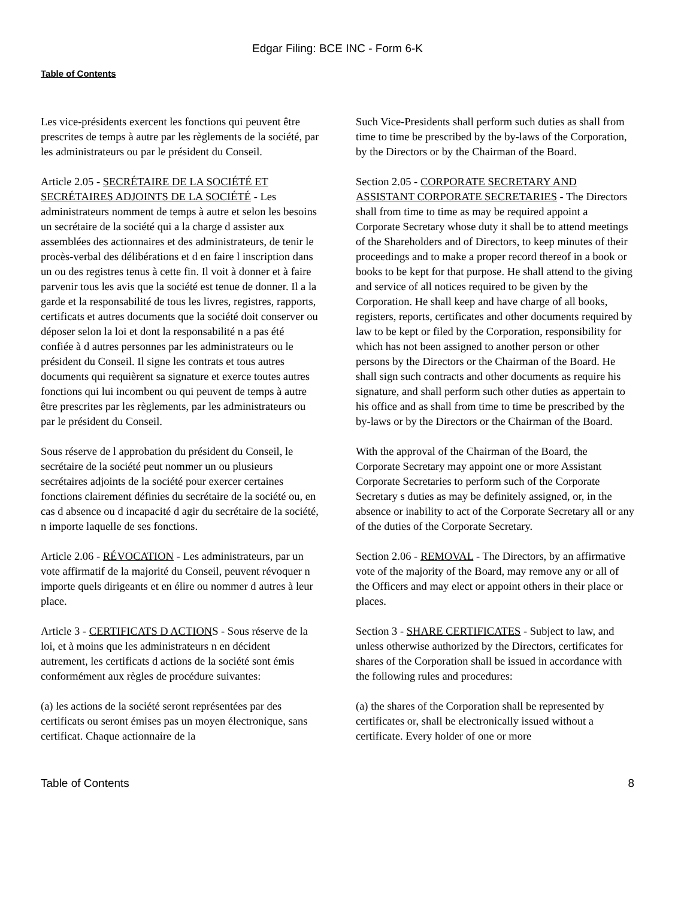Edgar Filing: BCE INC - Form 6-K
Table of Contents
Les vice-présidents exercent les fonctions qui peuvent être prescrites de temps à autre par les règlements de la société, par les administrateurs ou par le président du Conseil.
Article 2.05 - SECRÉTAIRE DE LA SOCIÉTÉ ET SECRÉTAIRES ADJOINTS DE LA SOCIÉTÉ - Les administrateurs nomment de temps à autre et selon les besoins un secrétaire de la société qui a la charge d assister aux assemblées des actionnaires et des administrateurs, de tenir le procès-verbal des délibérations et d en faire l inscription dans un ou des registres tenus à cette fin. Il voit à donner et à faire parvenir tous les avis que la société est tenue de donner. Il a la garde et la responsabilité de tous les livres, registres, rapports, certificats et autres documents que la société doit conserver ou déposer selon la loi et dont la responsabilité n a pas été confiée à d autres personnes par les administrateurs ou le président du Conseil. Il signe les contrats et tous autres documents qui requièrent sa signature et exerce toutes autres fonctions qui lui incombent ou qui peuvent de temps à autre être prescrites par les règlements, par les administrateurs ou par le président du Conseil.
Sous réserve de l approbation du président du Conseil, le secrétaire de la société peut nommer un ou plusieurs secrétaires adjoints de la société pour exercer certaines fonctions clairement définies du secrétaire de la société ou, en cas d absence ou d incapacité d agir du secrétaire de la société, n importe laquelle de ses fonctions.
Article 2.06 - RÉVOCATION - Les administrateurs, par un vote affirmatif de la majorité du Conseil, peuvent révoquer n importe quels dirigeants et en élire ou nommer d autres à leur place.
Article 3 - CERTIFICATS D ACTIONS - Sous réserve de la loi, et à moins que les administrateurs n en décident autrement, les certificats d actions de la société sont émis conformément aux règles de procédure suivantes:
(a) les actions de la société seront représentées par des certificats ou seront émises pas un moyen électronique, sans certificat. Chaque actionnaire de la
Such Vice-Presidents shall perform such duties as shall from time to time be prescribed by the by-laws of the Corporation, by the Directors or by the Chairman of the Board.
Section 2.05 - CORPORATE SECRETARY AND ASSISTANT CORPORATE SECRETARIES - The Directors shall from time to time as may be required appoint a Corporate Secretary whose duty it shall be to attend meetings of the Shareholders and of Directors, to keep minutes of their proceedings and to make a proper record thereof in a book or books to be kept for that purpose. He shall attend to the giving and service of all notices required to be given by the Corporation. He shall keep and have charge of all books, registers, reports, certificates and other documents required by law to be kept or filed by the Corporation, responsibility for which has not been assigned to another person or other persons by the Directors or the Chairman of the Board. He shall sign such contracts and other documents as require his signature, and shall perform such other duties as appertain to his office and as shall from time to time be prescribed by the by-laws or by the Directors or the Chairman of the Board.
With the approval of the Chairman of the Board, the Corporate Secretary may appoint one or more Assistant Corporate Secretaries to perform such of the Corporate Secretary s duties as may be definitely assigned, or, in the absence or inability to act of the Corporate Secretary all or any of the duties of the Corporate Secretary.
Section 2.06 - REMOVAL - The Directors, by an affirmative vote of the majority of the Board, may remove any or all of the Officers and may elect or appoint others in their place or places.
Section 3 - SHARE CERTIFICATES - Subject to law, and unless otherwise authorized by the Directors, certificates for shares of the Corporation shall be issued in accordance with the following rules and procedures:
(a) the shares of the Corporation shall be represented by certificates or, shall be electronically issued without a certificate. Every holder of one or more
Table of Contents 8